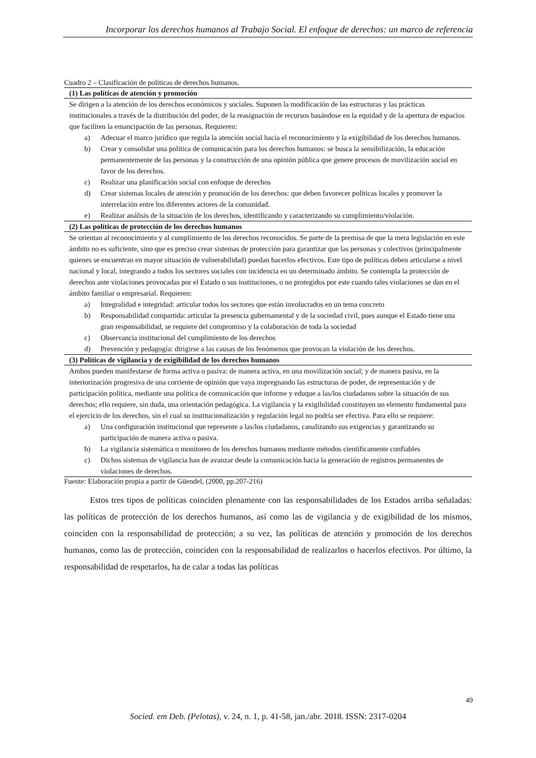Incorporar los derechos humanos al Trabajo Social. El enfoque de derechos: un marco de referencia
Cuadro 2 – Clasificación de políticas de derechos humanos.
| (1) Las políticas de atención y promoción |
| --- |
| Se dirigen a la atención de los derechos económicos y sociales. Suponen la modificación de las estructuras y las prácticas institucionales a través de la distribución del poder, de la reasignación de recursos basándose en la equidad y de la apertura de espacios que faciliten la emancipación de las personas. Requieren: a) Adecuar el marco jurídico que regula la atención social hacia el reconocimiento y la exigibilidad de los derechos humanos. b) Crear y consolidar una política de comunicación para los derechos humanos: se busca la sensibilización, la educación permanentemente de las personas y la construcción de una opinión pública que genere procesos de movilización social en favor de los derechos. c) Realizar una planificación social con enfoque de derechos d) Crear sistemas locales de atención y promoción de los derechos: que deben favorecer políticas locales y promover la interrelación entre los diferentes actores de la comunidad. e) Realizar análisis de la situación de los derechos, identificando y caracterizando su cumplimiento/violación. |
| (2) Las políticas de protección de los derechos humanos |
| Se orientan al reconocimiento y al cumplimiento de los derechos reconocidos. Se parte de la premisa de que la mera legislación en este ámbito no es suficiente, sino que es preciso crear sistemas de protección para garantizar que las personas y colectivos (principalmente quienes se encuentran en mayor situación de vulnerabilidad) puedan hacerlos efectivos. Este tipo de políticas deben articularse a nivel nacional y local, integrando a todos los sectores sociales con incidencia en un determinado ámbito. Se contempla la protección de derechos ante violaciones provocadas por el Estado o sus instituciones, o no protegidos por este cuando tales violaciones se dan en el ámbito familiar o empresarial. Requieren: a) Integralidad e integridad: articular todos los sectores que están involucrados en un tema concreto b) Responsabilidad compartida: articular la presencia gubernamental y de la sociedad civil, pues aunque el Estado tiene una gran responsabilidad, se requiere del compromiso y la colaboración de toda la sociedad c) Observancia institucional del cumplimiento de los derechos d) Prevención y pedagogía: dirigirse a las causas de los fenómenos que provocan la violación de los derechos. |
| (3) Políticas de vigilancia y de exigibilidad de los derechos humanos |
| Ambos pueden manifestarse de forma activa o pasiva: de manera activa, en una movilización social; y de manera pasiva, en la interiorización progresiva de una corriente de opinión que vaya impregnando las estructuras de poder, de representación y de participación política, mediante una política de comunicación que informe y eduque a las/los ciudadanos sobre la situación de sus derechos; ello requiere, sin duda, una orientación pedagógica. La vigilancia y la exigibilidad constituyen un elemento fundamental para el ejercicio de los derechos, sin el cual su institucionalización y regulación legal no podría ser efectiva. Para ello se requiere: a) Una configuración institucional que represente a las/los ciudadanos, canalizando sus exigencias y garantizando su participación de manera activa o pasiva. b) La vigilancia sistemática o monitoreo de los derechos humanos mediante métodos científicamente confiables c) Dichos sistemas de vigilancia han de avanzar desde la comunicación hacia la generación de registros permanentes de violaciones de derechos. |
Fuente: Elaboración propia a partir de Güendel, (2000, pp.207-216)
   Estos tres tipos de políticas coinciden plenamente con las responsabilidades de los Estados arriba señaladas: las políticas de protección de los derechos humanos, así como las de vigilancia y de exigibilidad de los mismos, coinciden con la responsabilidad de protección; a su vez, las políticas de atención y promoción de los derechos humanos, como las de protección, coinciden con la responsabilidad de realizarlos o hacerlos efectivos. Por último, la responsabilidad de respetarlos, ha de calar a todas las políticas
49
Socied. em Deb. (Pelotas), v. 24, n. 1, p. 41-58, jan./abr. 2018. ISSN: 2317-0204